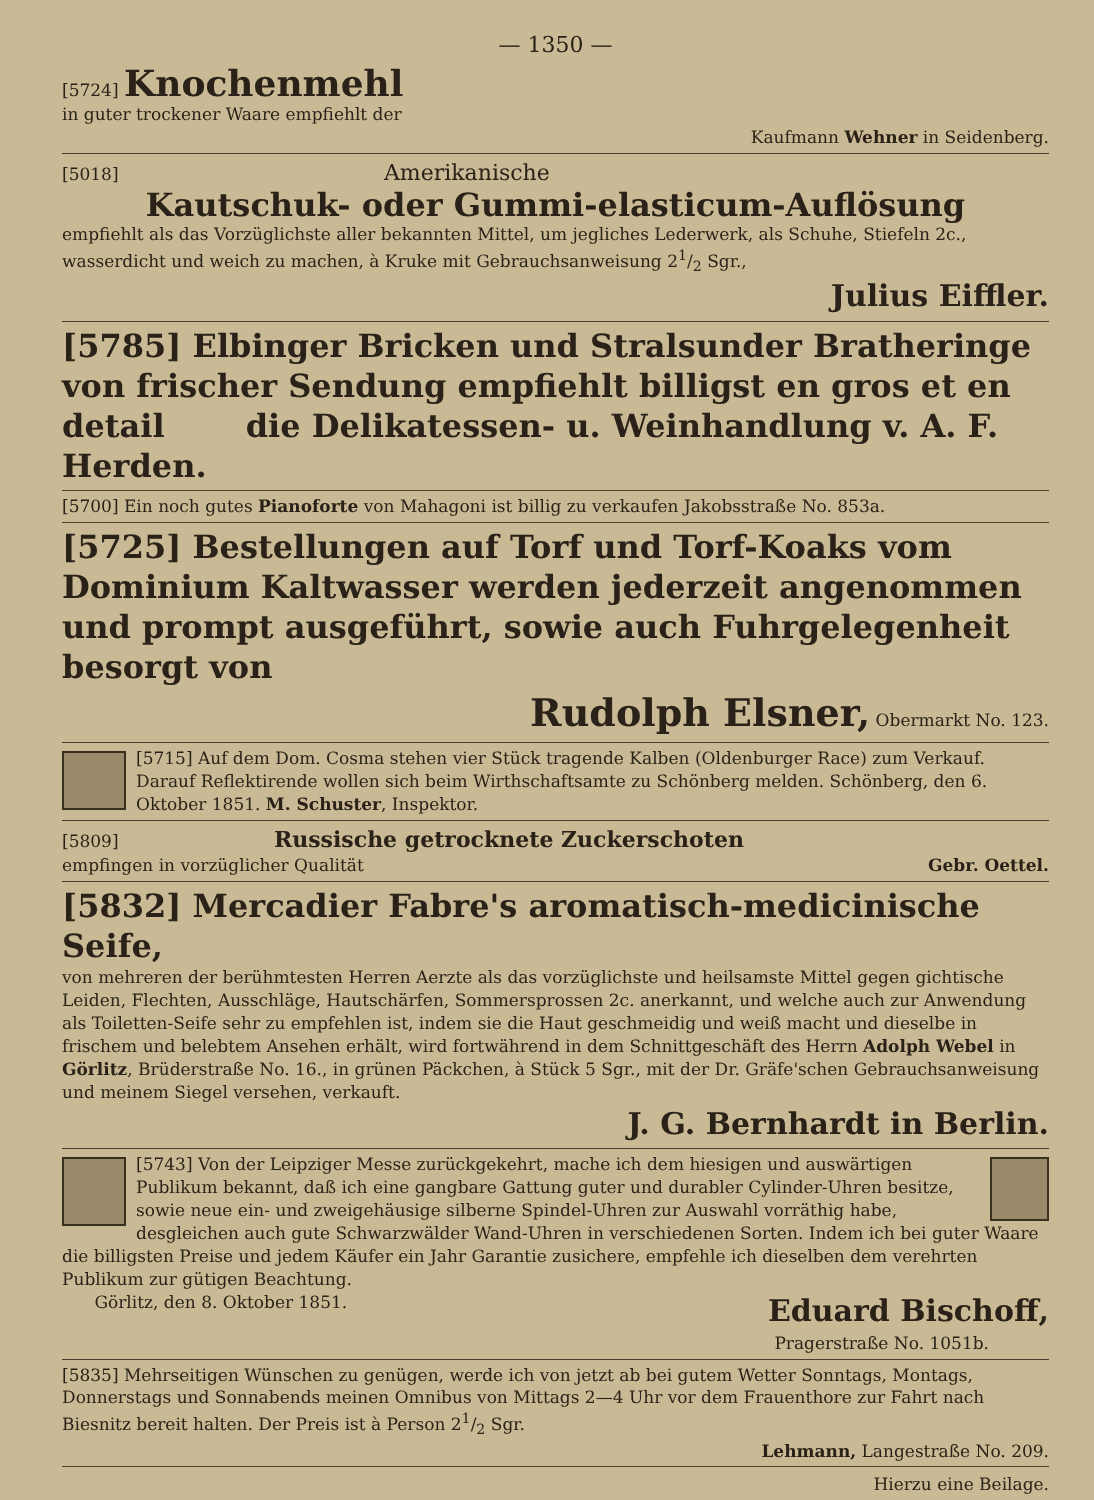— 1350 —
[5724] Knochenmehl
in guter trockener Waare empfiehlt der
Kaufmann Wehner in Seidenberg.
[5018] Amerikanische
Kautschuk- oder Gummi-elasticum-Auflösung
empfiehlt als das Vorzüglichste aller bekannten Mittel, um jegliches Lederwerk, als Schuhe, Stiefeln 2c., wasserdicht und weich zu machen, à Kruke mit Gebrauchsanweisung 21/2 Sgr.,
Julius Eiffler.
[5785] Elbinger Bricken und Stralsunder Bratheringe von frischer Sendung empfiehlt billigst en gros et en detail die Delikatessen- u. Weinhandlung v. A. F. Herden.
[5700] Ein noch gutes Pianoforte von Mahagoni ist billig zu verkaufen Jakobsstraße No. 853a.
[5725] Bestellungen auf Torf und Torf-Koaks vom Dominium Kaltwasser werden jederzeit angenommen und prompt ausgeführt, sowie auch Fuhrgelegenheit besorgt von
Rudolph Elsner, Obermarkt No. 123.
[5715] Auf dem Dom. Cosma stehen vier Stück tragende Kalben (Oldenburger Race) zum Verkauf. Darauf Reflektirende wollen sich beim Wirthschaftsamte zu Schönberg melden. Schönberg, den 6. Oktober 1851. M. Schuster, Inspektor.
[5809] Russische getrocknete Zuckerschoten
empfingen in vorzüglicher Qualität Gebr. Oettel.
[5832] Mercadier Fabre's aromatisch-medicinische Seife,
von mehreren der berühmtesten Herren Aerzte als das vorzüglichste und heilsamste Mittel gegen gichtische Leiden, Flechten, Ausschläge, Hautschärfen, Sommersprossen 2c. anerkannt, und welche auch zur Anwendung als Toiletten-Seife sehr zu empfehlen ist, indem sie die Haut geschmeidig und weiß macht und dieselbe in frischem und belebtem Ansehen erhält, wird fortwährend in dem Schnittgeschäft des Herrn Adolph Webel in Görlitz, Brüderstraße No. 16., in grünen Päckchen, à Stück 5 Sgr., mit der Dr. Gräfe'schen Gebrauchsanweisung und meinem Siegel versehen, verkauft.
J. G. Bernhardt in Berlin.
[5743] Von der Leipziger Messe zurückgekehrt, mache ich dem hiesigen und auswärtigen Publikum bekannt, daß ich eine gangbare Gattung guter und durabler Cylinder-Uhren besitze, sowie neue ein- und zweigehäusige silberne Spindel-Uhren zur Auswahl vorräthig habe, desgleichen auch gute Schwarzwälder Wand-Uhren in verschiedenen Sorten. Indem ich bei guter Waare die billigsten Preise und jedem Käufer ein Jahr Garantie zusichere, empfehle ich dieselben dem verehrten Publikum zur gütigen Beachtung.
Görlitz, den 8. Oktober 1851. Eduard Bischoff,
Pragerstraße No. 1051b.
[5835] Mehrseitigen Wünschen zu genügen, werde ich von jetzt ab bei gutem Wetter Sonntags, Montags, Donnerstags und Sonnabends meinen Omnibus von Mittags 2—4 Uhr vor dem Frauenthore zur Fahrt nach Biesnitz bereit halten. Der Preis ist à Person 21/2 Sgr.
Lehmann, Langestraße No. 209.
Hierzu eine Beilage.